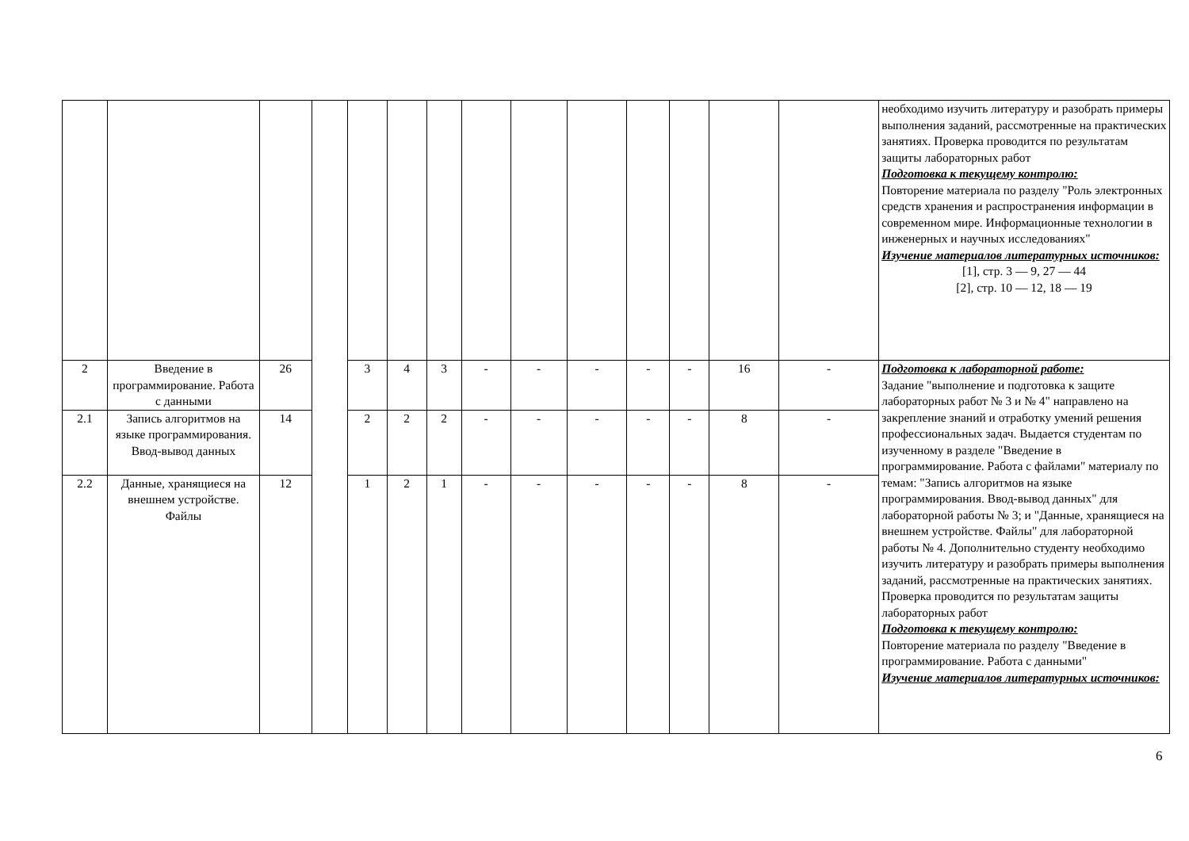| | | | | | | | | | | | | | | необходимо изучить литературу и разобрать примеры выполнения заданий, рассмотренные на практических занятиях. Проверка проводится по результатам защиты лабораторных работ Подготовка к текущему контролю: Повторение материала по разделу "Роль электронных средств хранения и распространения информации в современном мире. Информационные технологии в инженерных и научных исследованиях" Изучение материалов литературных источников: [1], стр. 3 — 9, 27 — 44 [2], стр. 10 — 12, 18 — 19 |
| 2 | Введение в программирование. Работа с данными | 26 | | 3 | 4 | 3 | - | - | - | - | - | 16 | - | Подготовка к лабораторной работе: Задание "выполнение и подготовка к защите лабораторных работ № 3 и № 4" направлено на закрепление знаний и отработку умений решения профессиональных задач. Выдается студентам по изученному в разделе "Введение в программирование. Работа с файлами" материалу по темам: "Запись алгоритмов на языке программирования. Ввод-вывод данных" для лабораторной работы № 3; и "Данные, хранящиеся на внешнем устройстве. Файлы" для лабораторной работы № 4. Дополнительно студенту необходимо изучить литературу и разобрать примеры выполнения заданий, рассмотренные на практических занятиях. Проверка проводится по результатам защиты лабораторных работ Подготовка к текущему контролю: Повторение материала по разделу "Введение в программирование. Работа с данными" Изучение материалов литературных источников: |
| 2.1 | Запись алгоритмов на языке программирования. Ввод-вывод данных | 14 | | 2 | 2 | 2 | - | - | - | - | - | 8 | - | |
| 2.2 | Данные, хранящиеся на внешнем устройстве. Файлы | 12 | | 1 | 2 | 1 | - | - | - | - | - | 8 | - | |
6